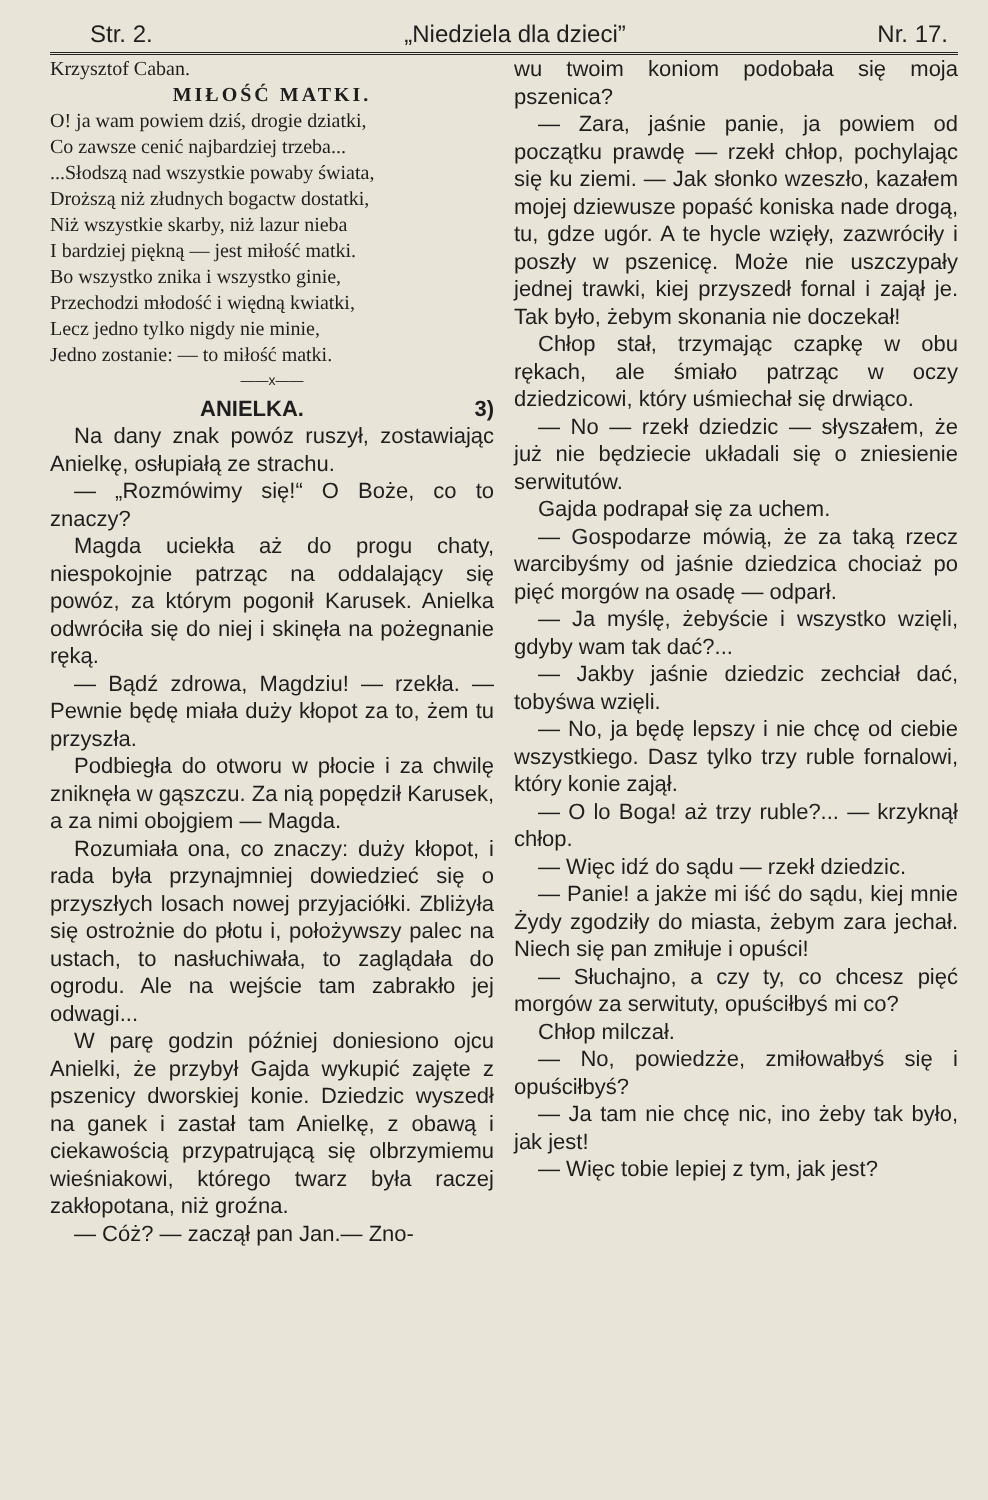Str. 2. „Niedziela dla dzieci” Nr. 17.
Krzysztof Caban.
MIŁOŚĆ MATKI.
O! ja wam powiem dziś, drogie dziatki,
Co zawsze cenić najbardziej trzeba...
...Słodszą nad wszystkie powaby świata,
Droższą niż złudnych bogactw dostatki,
Niż wszystkie skarby, niż lazur nieba
I bardziej piękną — jest miłość matki.
Bo wszystko znika i wszystko ginie,
Przechodzi młodość i więdną kwiatki,
Lecz jedno tylko nigdy nie minie,
Jedno zostanie: — to miłość matki.
——x——
ANIELKA. 3)
Na dany znak powóz ruszył, zostawiając Anielkę, osłupiałą ze strachu.
— „Rozmówimy się!“ O Boże, co to znaczy?
Magda uciekła aż do progu chaty, niespokojnie patrząc na oddalający się powóz, za którym pogonił Karusek. Anielka odwróciła się do niej i skinęła na pożegnanie ręką.
— Bądź zdrowa, Magdziu! — rzekła. — Pewnie będę miała duży kłopot za to, żem tu przyszła.
Podbiegła do otworu w płocie i za chwilę zniknęła w gąszczu. Za nią popędził Karusek, a za nimi obojgiem — Magda.
Rozumiała ona, co znaczy: duży kłopot, i rada była przynajmniej dowiedzieć się o przyszłych losach nowej przyjaciółki. Zbliżyła się ostrożnie do płotu i, położywszy palec na ustach, to nasłuchiwała, to zaglądała do ogrodu. Ale na wejście tam zabrakło jej odwagi...
W parę godzin później doniesiono ojcu Anielki, że przybył Gajda wykupić zajęte z pszenicy dworskiej konie. Dziedzic wyszedł na ganek i zastał tam Anielkę, z obawą i ciekawością przypatrującą się olbrzymiemu wieśniakowi, którego twarz była raczej zakłopotana, niż groźna.
— Cóż? — zaczął pan Jan.— Zno-
wu twoim koniom podobała się moja pszenica?
— Zara, jaśnie panie, ja powiem od początku prawdę — rzekł chłop, pochylając się ku ziemi. — Jak słonko wzeszło, kazałem mojej dziewusze popaść koniska nade drogą, tu, gdze ugór. A te hycle wzięły, zazwróciły i poszły w pszenicę. Może nie uszczypały jednej trawki, kiej przyszedł fornal i zajął je. Tak było, żebym skonania nie doczekał!
Chłop stał, trzymając czapkę w obu rękach, ale śmiało patrząc w oczy dziedzicowi, który uśmiechał się drwiąco.
— No — rzekł dziedzic — słyszałem, że już nie będziecie układali się o zniesienie serwitutów.
Gajda podrapał się za uchem.
— Gospodarze mówią, że za taką rzecz warcibyśmy od jaśnie dziedzica chociaż po pięć morgów na osadę — odparł.
— Ja myślę, żebyście i wszystko wzięli, gdyby wam tak dać?...
— Jakby jaśnie dziedzic zechciał dać, tobyśwa wzięli.
— No, ja będę lepszy i nie chcę od ciebie wszystkiego. Dasz tylko trzy ruble fornalowi, który konie zajął.
— O lo Boga! aż trzy ruble?... — krzyknął chłop.
— Więc idź do sądu — rzekł dziedzic.
— Panie! a jakże mi iść do sądu, kiej mnie Żydy zgodziły do miasta, żebym zara jechał. Niech się pan zmiłuje i opuści!
— Słuchajno, a czy ty, co chcesz pięć morgów za serwituty, opuściłbyś mi co?
Chłop milczał.
— No, powiedzże, zmiłowałbyś się i opuściłbyś?
— Ja tam nie chcę nic, ino żeby tak było, jak jest!
— Więc tobie lepiej z tym, jak jest?